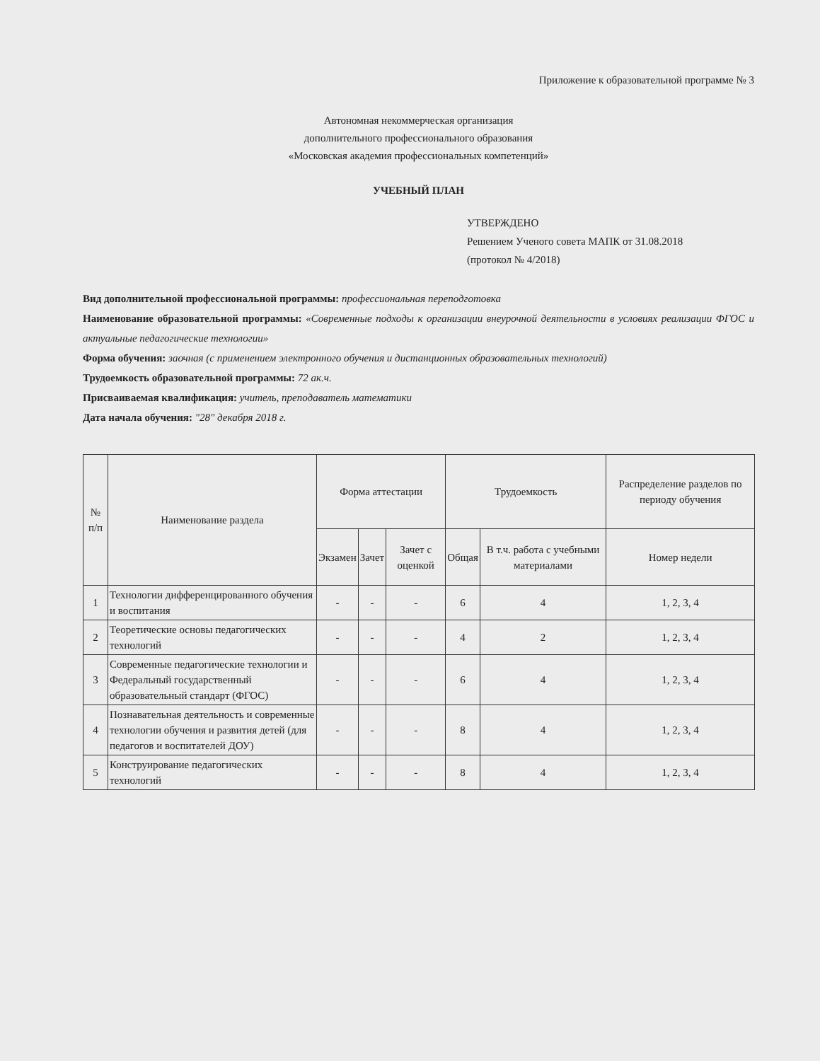Приложение к образовательной программе № 3
Автономная некоммерческая организация
дополнительного профессионального образования
«Московская академия профессиональных компетенций»
УЧЕБНЫЙ ПЛАН
УТВЕРЖДЕНО
Решением Ученого совета МАПК от 31.08.2018
(протокол № 4/2018)
Вид дополнительной профессиональной программы: профессиональная переподготовка
Наименование образовательной программы: «Современные подходы к организации внеурочной деятельности в условиях реализации ФГОС и актуальные педагогические технологии»
Форма обучения: заочная (с применением электронного обучения и дистанционных образовательных технологий)
Трудоемкость образовательной программы: 72 ак.ч.
Присваиваемая квалификация: учитель, преподаватель математики
Дата начала обучения: "28" декабря 2018 г.
| № п/п | Наименование раздела | Форма аттестации | | | Трудоемкость | | Распределение разделов по периоду обучения |
| --- | --- | --- | --- | --- | --- | --- | --- |
| | | Экзамен | Зачет | Зачет с оценкой | Общая | В т.ч. работа с учебными материалами | Номер недели |
| 1 | Технологии дифференцированного обучения и воспитания | - | - | - | 6 | 4 | 1, 2, 3, 4 |
| 2 | Теоретические основы педагогических технологий | - | - | - | 4 | 2 | 1, 2, 3, 4 |
| 3 | Современные педагогические технологии и Федеральный государственный образовательный стандарт (ФГОС) | - | - | - | 6 | 4 | 1, 2, 3, 4 |
| 4 | Познавательная деятельность и современные технологии обучения и развития детей (для педагогов и воспитателей ДОУ) | - | - | - | 8 | 4 | 1, 2, 3, 4 |
| 5 | Конструирование педагогических технологий | - | - | - | 8 | 4 | 1, 2, 3, 4 |